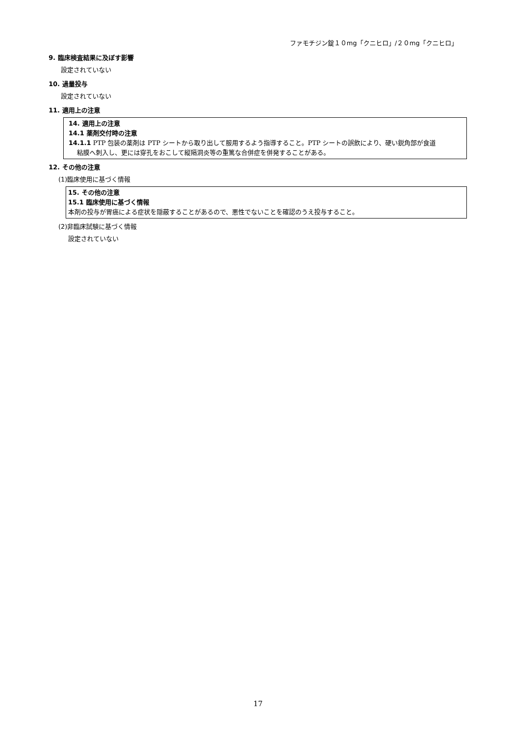ファモチジン錠１０mg「クニヒロ」/２０mg「クニヒロ」
9. 臨床検査結果に及ぼす影響
設定されていない
10. 過量投与
設定されていない
11. 適用上の注意
14. 適用上の注意
14.1 薬剤交付時の注意
14.1.1 PTP 包装の薬剤は PTP シートから取り出して服用するよう指導すること。PTP シートの誤飲により、硬い鋭角部が食道
粘膜へ刺入し、更には穿孔をおこして縦隔洞炎等の重篤な合併症を併発することがある。
12. その他の注意
(1)臨床使用に基づく情報
15. その他の注意
15.1 臨床使用に基づく情報
本剤の投与が胃癌による症状を隠蔽することがあるので、悪性でないことを確認のうえ投与すること。
(2)非臨床試験に基づく情報
設定されていない
17